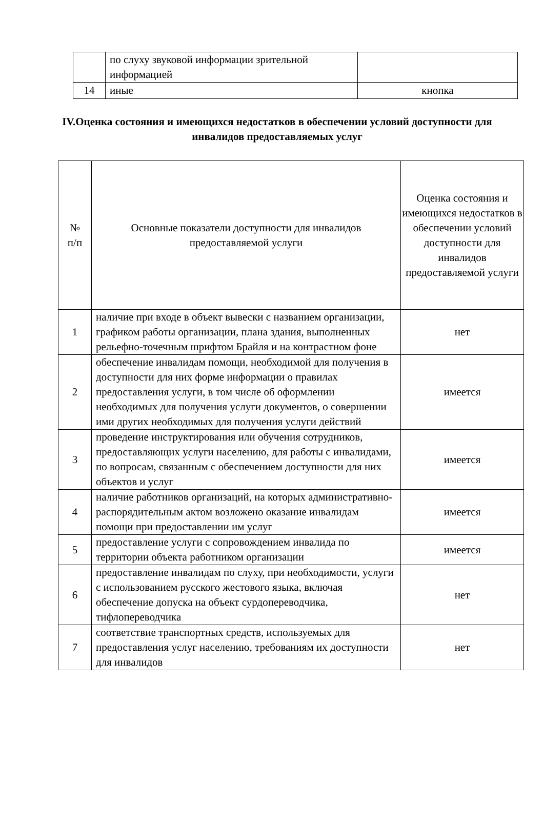| | по слуху звуковой информации зрительной информацией | |
| 14 | иные | кнопка |
IV.Оценка состояния и имеющихся недостатков в обеспечении условий доступности для инвалидов предоставляемых услуг
| № п/п | Основные показатели доступности для инвалидов предоставляемой услуги | Оценка состояния и имеющихся недостатков в обеспечении условий доступности для инвалидов предоставляемой услуги |
| --- | --- | --- |
| 1 | наличие при входе в объект вывески с названием организации, графиком работы организации, плана здания, выполненных рельефно-точечным шрифтом Брайля и на контрастном фоне | нет |
| 2 | обеспечение инвалидам помощи, необходимой для получения в доступности для них форме информации о правилах предоставления услуги, в том числе об оформлении необходимых для получения услуги документов, о совершении ими других необходимых для получения услуги действий | имеется |
| 3 | проведение инструктирования или обучения сотрудников, предоставляющих услуги населению, для работы с инвалидами, по вопросам, связанным с обеспечением доступности для них объектов и услуг | имеется |
| 4 | наличие работников организаций, на которых административно-распорядительным актом возложено оказание инвалидам помощи при предоставлении им услуг | имеется |
| 5 | предоставление услуги с сопровождением инвалида по территории объекта работником организации | имеется |
| 6 | предоставление инвалидам по слуху, при необходимости, услуги с использованием русского жестового языка, включая обеспечение допуска на объект сурдопереводчика, тифлопереводчика | нет |
| 7 | соответствие транспортных средств, используемых для предоставления услуг населению, требованиям их доступности для инвалидов | нет |